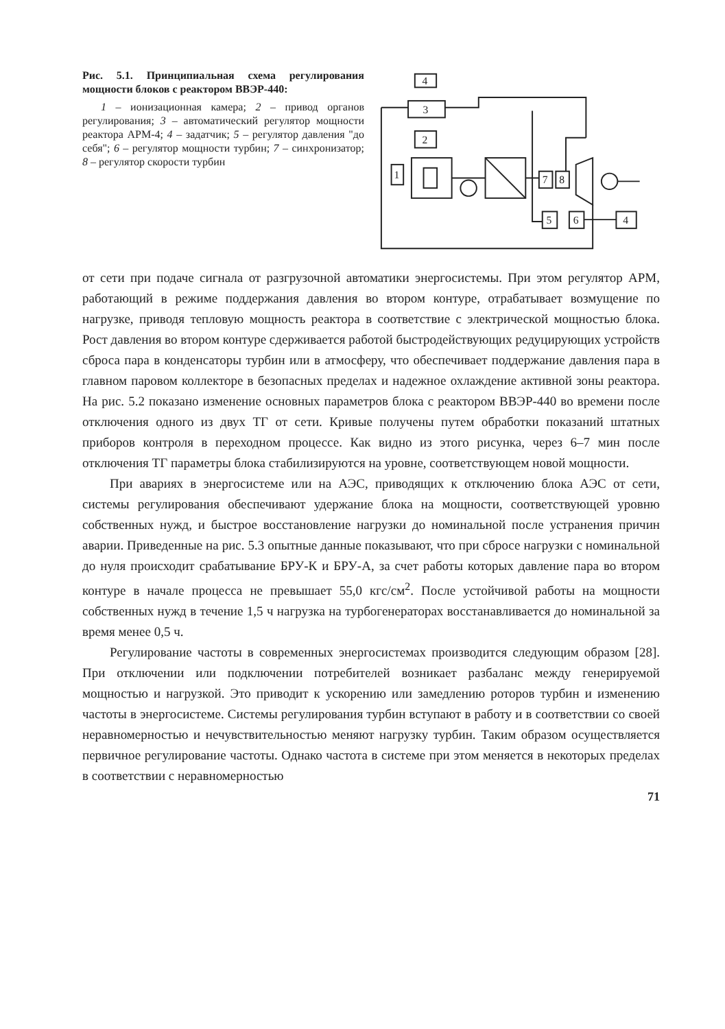Рис. 5.1. Принципиальная схема регулирования мощности блоков с реактором ВВЭР-440:
1 – ионизационная камера; 2 – привод органов регулирования; 3 – автоматический регулятор мощности реактора АРМ-4; 4 – задатчик; 5 – регулятор давления "до себя"; 6 – регулятор мощности турбин; 7 – синхронизатор; 8 – регулятор скорости турбин
4
3
2
1
7
8
5
6
4
от сети при подаче сигнала от разгрузочной автоматики энергосистемы. При этом регулятор АРМ, работающий в режиме поддержания давления во втором контуре, отрабатывает возмущение по нагрузке, приводя тепловую мощность реактора в соответствие с электрической мощностью блока. Рост давления во втором контуре сдерживается работой быстродействующих редуцирующих устройств сброса пара в конденсаторы турбин или в атмосферу, что обеспечивает поддержание давления пара в главном паровом коллекторе в безопасных пределах и надежное охлаждение активной зоны реактора. На рис. 5.2 показано изменение основных параметров блока с реактором ВВЭР-440 во времени после отключения одного из двух ТГ от сети. Кривые получены путем обработки показаний штатных приборов контроля в переходном процессе. Как видно из этого рисунка, через 6–7 мин после отключения ТГ параметры блока стабилизируются на уровне, соответствующем новой мощности.
При авариях в энергосистеме или на АЭС, приводящих к отключению блока АЭС от сети, системы регулирования обеспечивают удержание блока на мощности, соответствующей уровню собственных нужд, и быстрое восстановление нагрузки до номинальной после устранения причин аварии. Приведенные на рис. 5.3 опытные данные показывают, что при сбросе нагрузки с номинальной до нуля происходит срабатывание БРУ-К и БРУ-А, за счет работы которых давление пара во втором контуре в начале процесса не превышает 55,0 кгс/см<sup>2</sup>. После устойчивой работы на мощности собственных нужд в течение 1,5 ч нагрузка на турбогенераторах восстанавливается до номинальной за время менее 0,5 ч.
Регулирование частоты в современных энергосистемах производится следующим образом [28]. При отключении или подключении потребителей возникает разбаланс между генерируемой мощностью и нагрузкой. Это приводит к ускорению или замедлению роторов турбин и изменению частоты в энергосистеме. Системы регулирования турбин вступают в работу и в соответствии со своей неравномерностью и нечувствительностью меняют нагрузку турбин. Таким образом осуществляется первичное регулирование частоты. Однако частота в системе при этом меняется в некоторых пределах в соответствии с неравномерностью
71